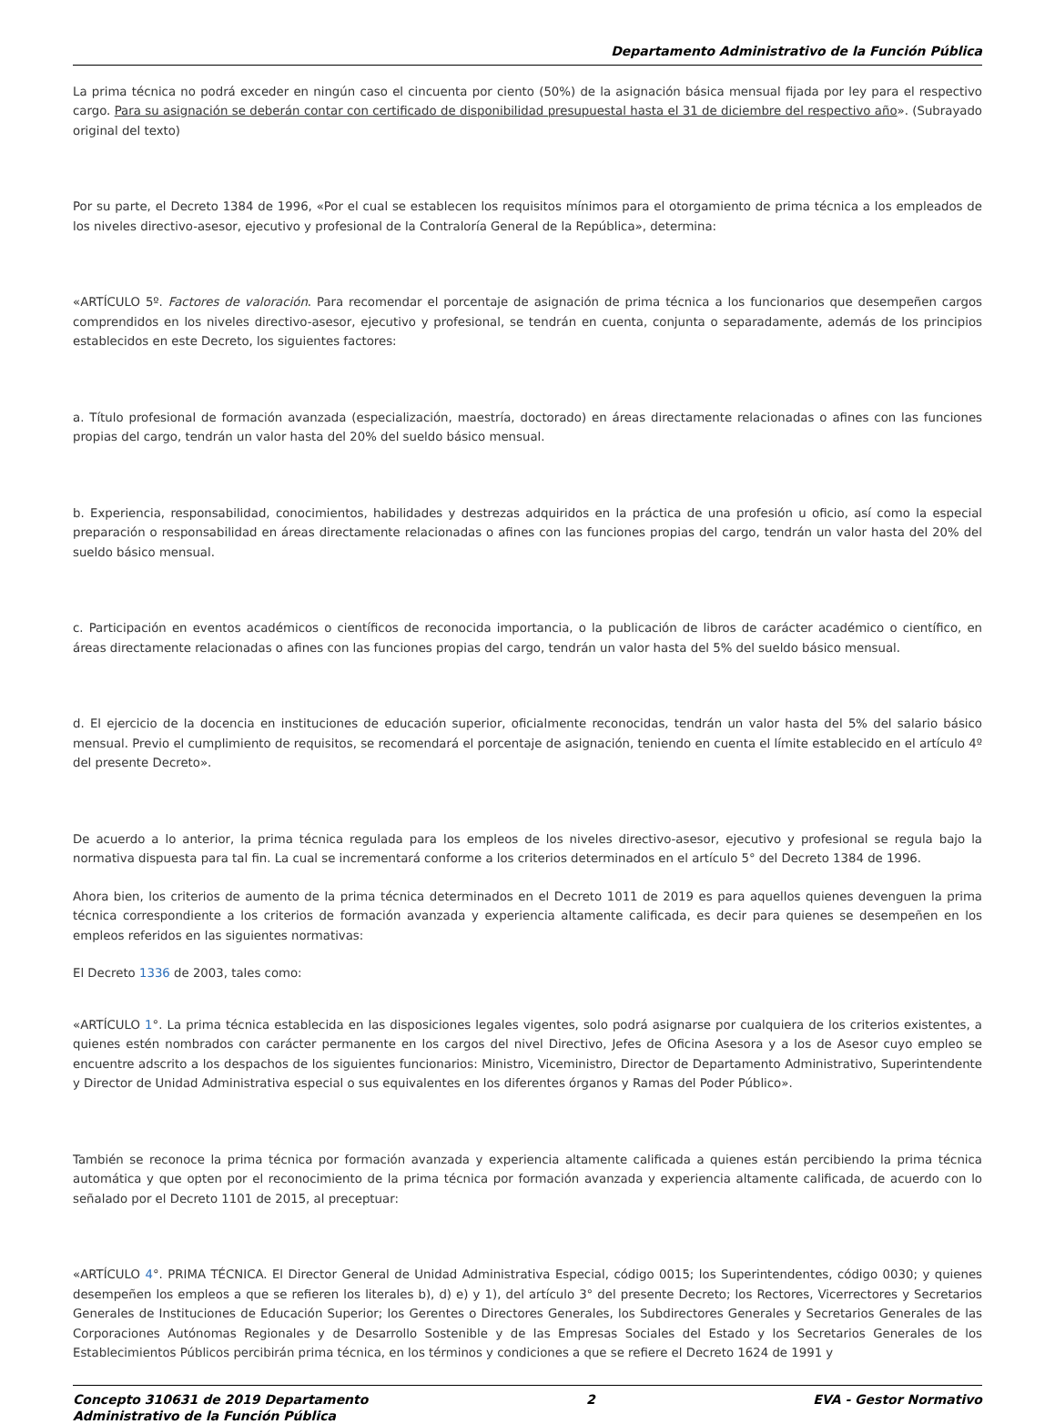Departamento Administrativo de la Función Pública
La prima técnica no podrá exceder en ningún caso el cincuenta por ciento (50%) de la asignación básica mensual fijada por ley para el respectivo cargo. Para su asignación se deberán contar con certificado de disponibilidad presupuestal hasta el 31 de diciembre del respectivo año». (Subrayado original del texto)
Por su parte, el Decreto 1384 de 1996, «Por el cual se establecen los requisitos mínimos para el otorgamiento de prima técnica a los empleados de los niveles directivo-asesor, ejecutivo y profesional de la Contraloría General de la República», determina:
«ARTÍCULO 5º. Factores de valoración. Para recomendar el porcentaje de asignación de prima técnica a los funcionarios que desempeñen cargos comprendidos en los niveles directivo-asesor, ejecutivo y profesional, se tendrán en cuenta, conjunta o separadamente, además de los principios establecidos en este Decreto, los siguientes factores:
a. Título profesional de formación avanzada (especialización, maestría, doctorado) en áreas directamente relacionadas o afines con las funciones propias del cargo, tendrán un valor hasta del 20% del sueldo básico mensual.
b. Experiencia, responsabilidad, conocimientos, habilidades y destrezas adquiridos en la práctica de una profesión u oficio, así como la especial preparación o responsabilidad en áreas directamente relacionadas o afines con las funciones propias del cargo, tendrán un valor hasta del 20% del sueldo básico mensual.
c. Participación en eventos académicos o científicos de reconocida importancia, o la publicación de libros de carácter académico o científico, en áreas directamente relacionadas o afines con las funciones propias del cargo, tendrán un valor hasta del 5% del sueldo básico mensual.
d. El ejercicio de la docencia en instituciones de educación superior, oficialmente reconocidas, tendrán un valor hasta del 5% del salario básico mensual. Previo el cumplimiento de requisitos, se recomendará el porcentaje de asignación, teniendo en cuenta el límite establecido en el artículo 4º del presente Decreto».
De acuerdo a lo anterior, la prima técnica regulada para los empleos de los niveles directivo-asesor, ejecutivo y profesional se regula bajo la normativa dispuesta para tal fin. La cual se incrementará conforme a los criterios determinados en el artículo 5° del Decreto 1384 de 1996.
Ahora bien, los criterios de aumento de la prima técnica determinados en el Decreto 1011 de 2019 es para aquellos quienes devenguen la prima técnica correspondiente a los criterios de formación avanzada y experiencia altamente calificada, es decir para quienes se desempeñen en los empleos referidos en las siguientes normativas:
El Decreto 1336 de 2003, tales como:
«ARTÍCULO 1°. La prima técnica establecida en las disposiciones legales vigentes, solo podrá asignarse por cualquiera de los criterios existentes, a quienes estén nombrados con carácter permanente en los cargos del nivel Directivo, Jefes de Oficina Asesora y a los de Asesor cuyo empleo se encuentre adscrito a los despachos de los siguientes funcionarios: Ministro, Viceministro, Director de Departamento Administrativo, Superintendente y Director de Unidad Administrativa especial o sus equivalentes en los diferentes órganos y Ramas del Poder Público».
También se reconoce la prima técnica por formación avanzada y experiencia altamente calificada a quienes están percibiendo la prima técnica automática y que opten por el reconocimiento de la prima técnica por formación avanzada y experiencia altamente calificada, de acuerdo con lo señalado por el Decreto 1101 de 2015, al preceptuar:
«ARTÍCULO 4°. PRIMA TÉCNICA. El Director General de Unidad Administrativa Especial, código 0015; los Superintendentes, código 0030; y quienes desempeñen los empleos a que se refieren los literales b), d) e) y 1), del artículo 3° del presente Decreto; los Rectores, Vicerrectores y Secretarios Generales de Instituciones de Educación Superior; los Gerentes o Directores Generales, los Subdirectores Generales y Secretarios Generales de las Corporaciones Autónomas Regionales y de Desarrollo Sostenible y de las Empresas Sociales del Estado y los Secretarios Generales de los Establecimientos Públicos percibirán prima técnica, en los términos y condiciones a que se refiere el Decreto 1624 de 1991 y
Concepto 310631 de 2019 Departamento
Administrativo de la Función Pública 2 EVA - Gestor Normativo